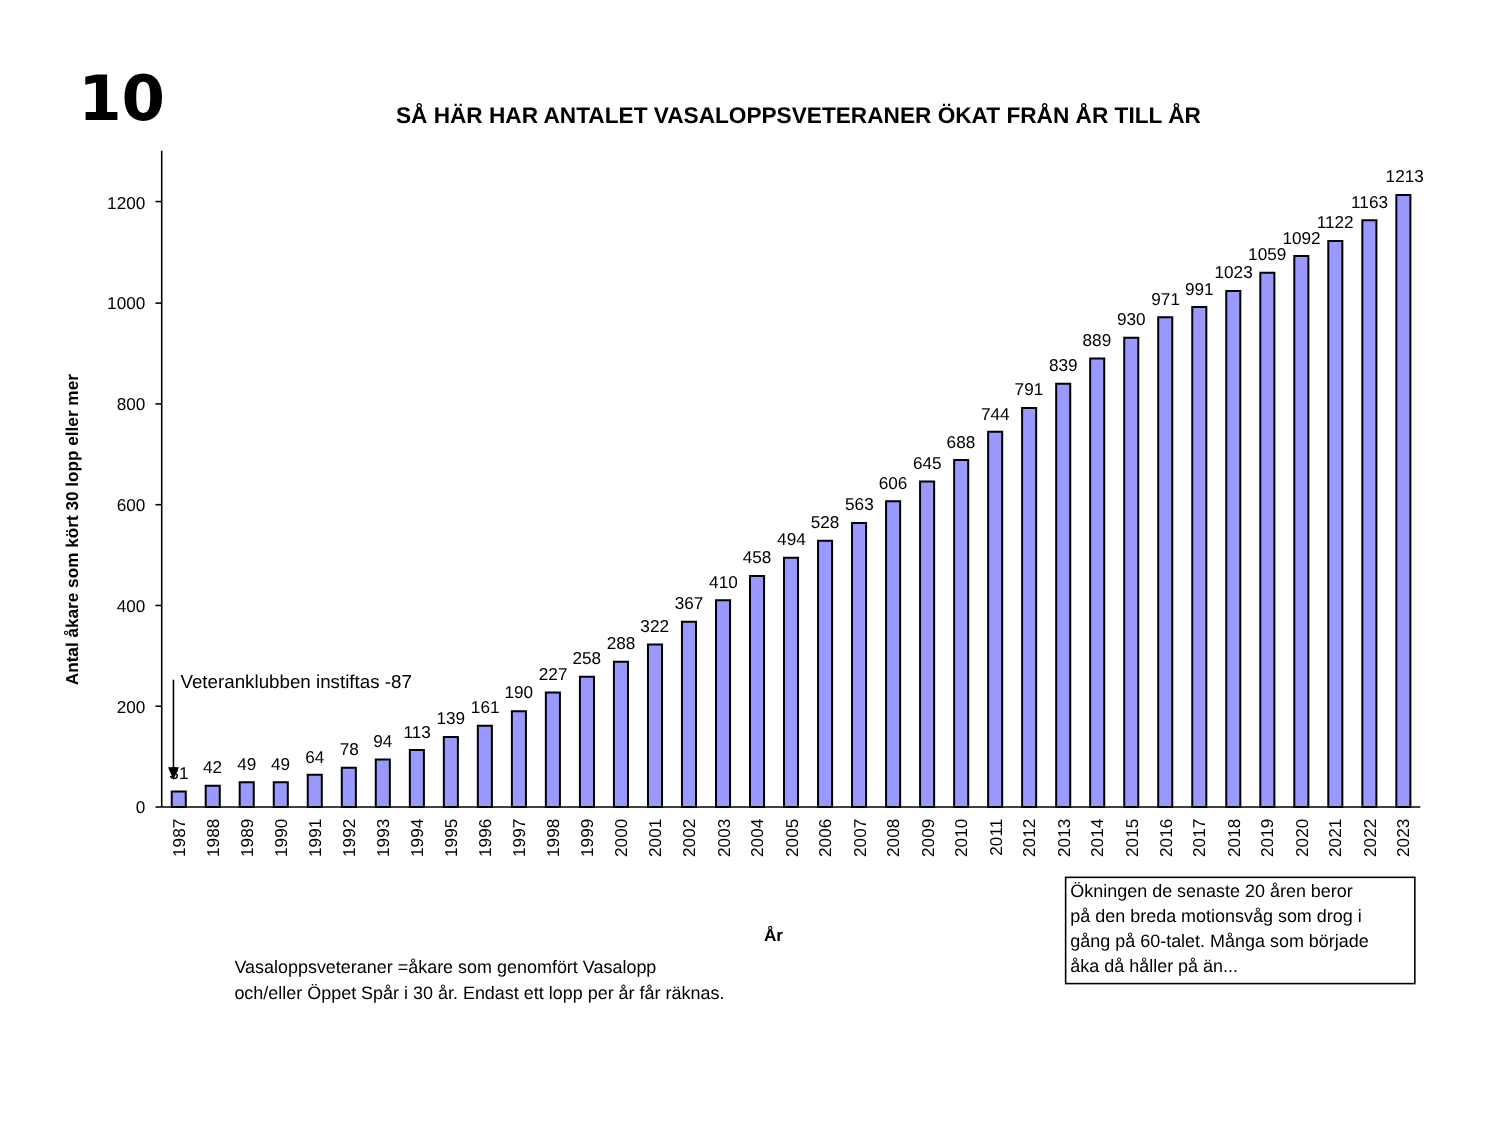10
SÅ HÄR HAR ANTALET VASALOPPSVETERANER ÖKAT FRÅN ÅR TILL ÅR
Antal åkare som kört 30 lopp eller mer
0
200
400
600
800
1000
1200
31
42
49
49
64
78
94
113
139
161
190
227
258
288
322
367
410
458
494
528
563
606
645
688
744
791
839
889
930
971
991
1023
1059
1092
1122
1163
1213
Veteranklubben instiftas -87
1987
1988
1989
1990
1991
1992
1993
1994
1995
1996
1997
1998
1999
2000
2001
2002
2003
2004
2005
2006
2007
2008
2009
2010
2011
2012
2013
2014
2015
2016
2017
2018
2019
2020
2021
2022
2023
År
Ökningen de senaste 20 åren beror
på den breda motionsvåg som drog i
gång på 60-talet. Många som började
åka då håller på än...
Vasaloppsveteraner =åkare som genomfört Vasalopp
och/eller Öppet Spår i 30 år. Endast ett lopp per år får räknas.